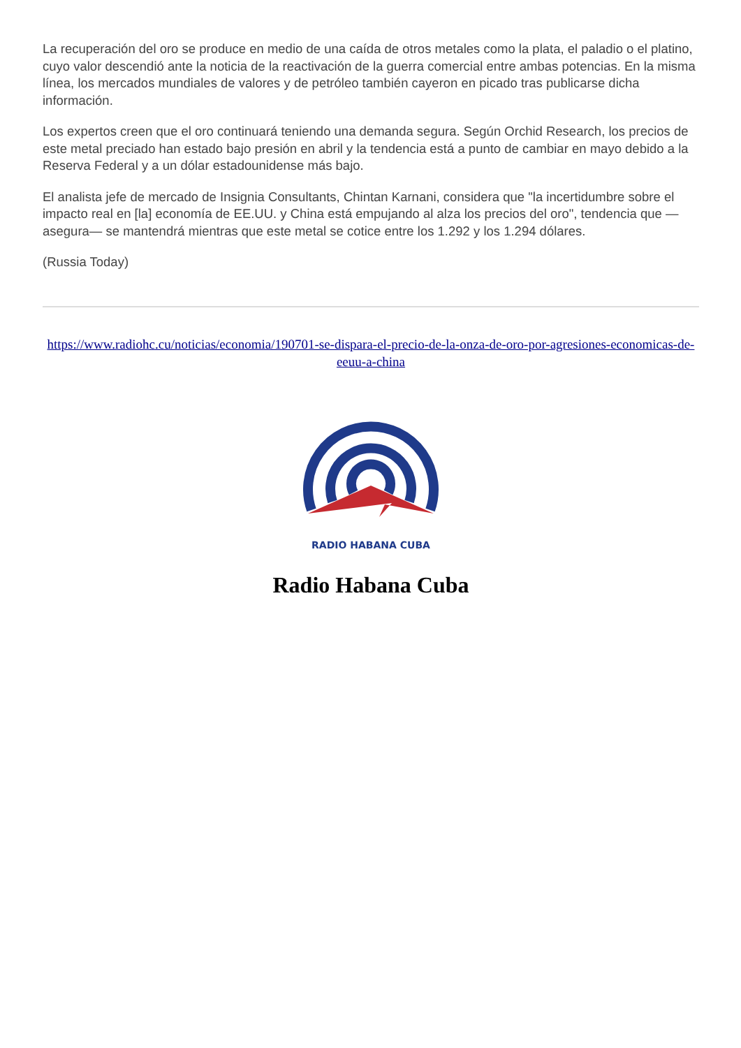La recuperación del oro se produce en medio de una caída de otros metales como la plata, el paladio o el platino, cuyo valor descendió ante la noticia de la reactivación de la guerra comercial entre ambas potencias. En la misma línea, los mercados mundiales de valores y de petróleo también cayeron en picado tras publicarse dicha información.
Los expertos creen que el oro continuará teniendo una demanda segura. Según Orchid Research, los precios de este metal preciado han estado bajo presión en abril y la tendencia está a punto de cambiar en mayo debido a la Reserva Federal y a un dólar estadounidense más bajo.
El analista jefe de mercado de Insignia Consultants, Chintan Karnani, considera que "la incertidumbre sobre el impacto real en [la] economía de EE.UU. y China está empujando al alza los precios del oro", tendencia que —asegura— se mantendrá mientras que este metal se cotice entre los 1.292 y los 1.294 dólares.
(Russia Today)
https://www.radiohc.cu/noticias/economia/190701-se-dispara-el-precio-de-la-onza-de-oro-por-agresiones-economicas-de-eeuu-a-china
RADIO HABANA CUBA
Radio Habana Cuba